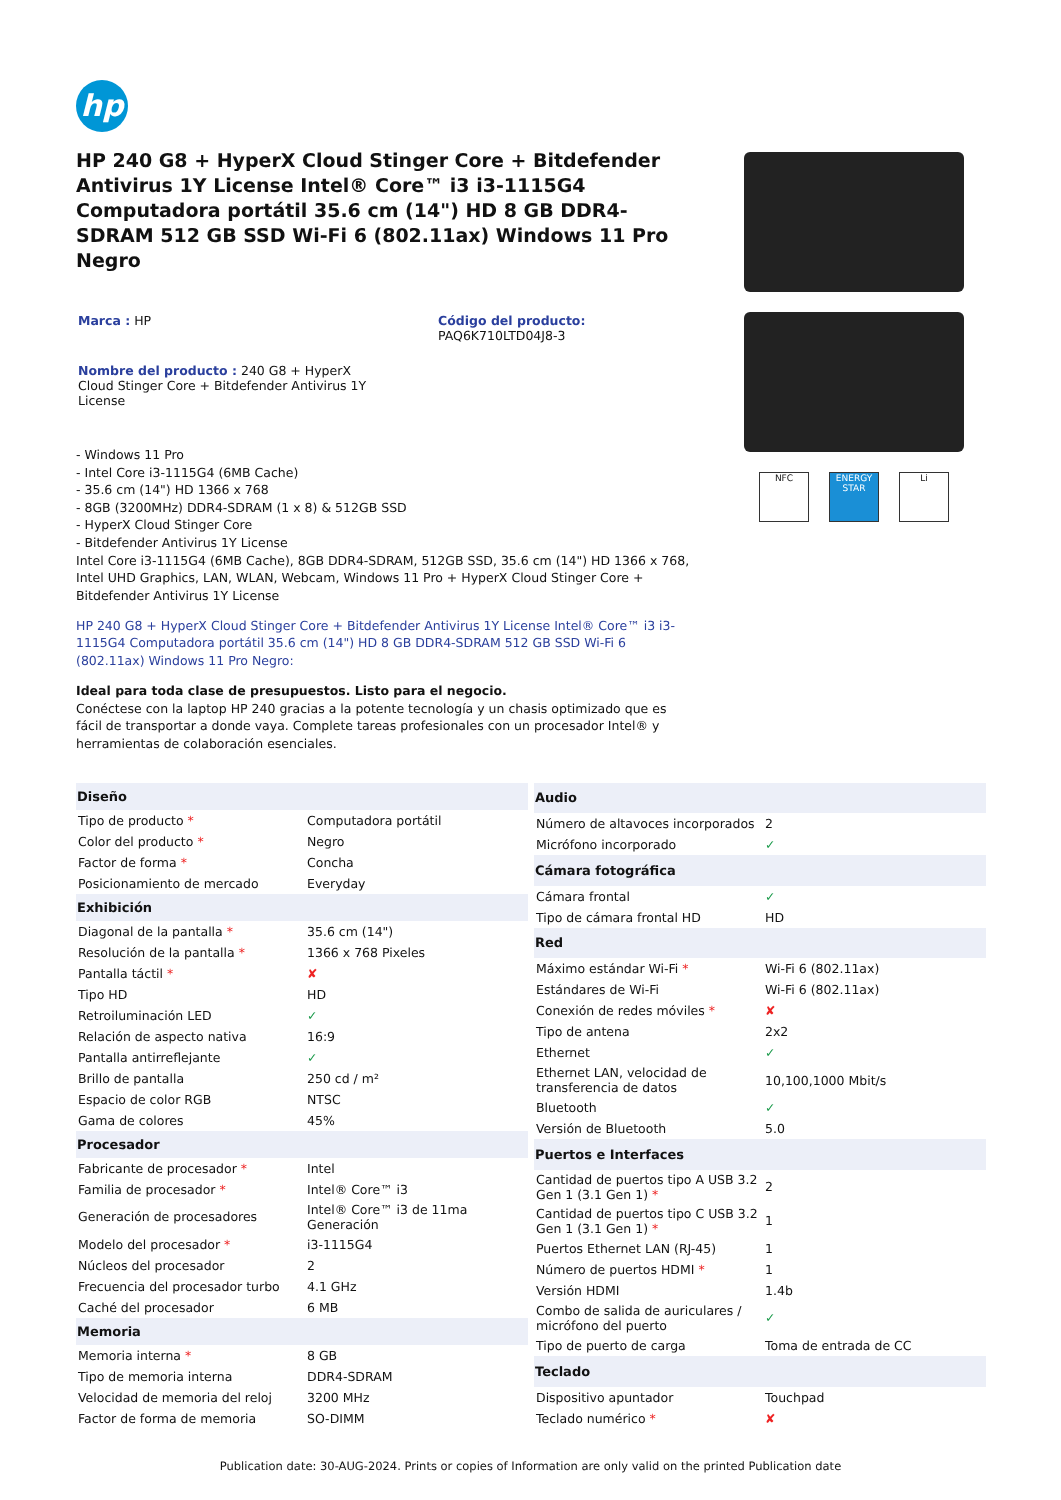hp
HP 240 G8 + HyperX Cloud Stinger Core + Bitdefender Antivirus 1Y License Intel® Core™ i3 i3-1115G4 Computadora portátil 35.6 cm (14") HD 8 GB DDR4-SDRAM 512 GB SSD Wi-Fi 6 (802.11ax) Windows 11 Pro Negro
Marca : HP Código del producto:
PAQ6K710LTD04J8-3
Nombre del producto : 240 G8 + HyperX Cloud Stinger Core + Bitdefender Antivirus 1Y License
- Windows 11 Pro
- Intel Core i3-1115G4 (6MB Cache)
- 35.6 cm (14") HD 1366 x 768
- 8GB (3200MHz) DDR4-SDRAM (1 x 8) & 512GB SSD
- HyperX Cloud Stinger Core
- Bitdefender Antivirus 1Y License
Intel Core i3-1115G4 (6MB Cache), 8GB DDR4-SDRAM, 512GB SSD, 35.6 cm (14") HD 1366 x 768, Intel UHD Graphics, LAN, WLAN, Webcam, Windows 11 Pro + HyperX Cloud Stinger Core + Bitdefender Antivirus 1Y License
HP 240 G8 + HyperX Cloud Stinger Core + Bitdefender Antivirus 1Y License Intel® Core™ i3 i3-1115G4 Computadora portátil 35.6 cm (14") HD 8 GB DDR4-SDRAM 512 GB SSD Wi-Fi 6 (802.11ax) Windows 11 Pro Negro:
Ideal para toda clase de presupuestos. Listo para el negocio.
Conéctese con la laptop HP 240 gracias a la potente tecnología y un chasis optimizado que es fácil de transportar a donde vaya. Complete tareas profesionales con un procesador Intel® y herramientas de colaboración esenciales.
NFC ENERGY STAR
Li
| Diseño | |
| --- | --- |
| Tipo de producto * | Computadora portátil |
| Color del producto * | Negro |
| Factor de forma * | Concha |
| Posicionamiento de mercado | Everyday |
| Exhibición | |
| Diagonal de la pantalla * | 35.6 cm (14") |
| Resolución de la pantalla * | 1366 x 768 Pixeles |
| Pantalla táctil * | ✘ |
| Tipo HD | HD |
| Retroiluminación LED | ✓ |
| Relación de aspecto nativa | 16:9 |
| Pantalla antirreflejante | ✓ |
| Brillo de pantalla | 250 cd / m² |
| Espacio de color RGB | NTSC |
| Gama de colores | 45% |
| Procesador | |
| Fabricante de procesador * | Intel |
| Familia de procesador * | Intel® Core™ i3 |
| Generación de procesadores | Intel® Core™ i3 de 11ma Generación |
| Modelo del procesador * | i3-1115G4 |
| Núcleos del procesador | 2 |
| Frecuencia del procesador turbo | 4.1 GHz |
| Caché del procesador | 6 MB |
| Memoria | |
| Memoria interna * | 8 GB |
| Tipo de memoria interna | DDR4-SDRAM |
| Velocidad de memoria del reloj | 3200 MHz |
| Factor de forma de memoria | SO-DIMM |
| Audio | |
| --- | --- |
| Número de altavoces incorporados | 2 |
| Micrófono incorporado | ✓ |
| Cámara fotográfica | |
| Cámara frontal | ✓ |
| Tipo de cámara frontal HD | HD |
| Red | |
| Máximo estándar Wi-Fi * | Wi-Fi 6 (802.11ax) |
| Estándares de Wi-Fi | Wi-Fi 6 (802.11ax) |
| Conexión de redes móviles * | ✘ |
| Tipo de antena | 2x2 |
| Ethernet | ✓ |
| Ethernet LAN, velocidad de transferencia de datos | 10,100,1000 Mbit/s |
| Bluetooth | ✓ |
| Versión de Bluetooth | 5.0 |
| Puertos e Interfaces | |
| Cantidad de puertos tipo A USB 3.2 Gen 1 (3.1 Gen 1) * | 2 |
| Cantidad de puertos tipo C USB 3.2 Gen 1 (3.1 Gen 1) * | 1 |
| Puertos Ethernet LAN (RJ-45) | 1 |
| Número de puertos HDMI * | 1 |
| Versión HDMI | 1.4b |
| Combo de salida de auriculares / micrófono del puerto | ✓ |
| Tipo de puerto de carga | Toma de entrada de CC |
| Teclado | |
| Dispositivo apuntador | Touchpad |
| Teclado numérico * | ✘ |
Publication date: 30-AUG-2024. Prints or copies of Information are only valid on the printed Publication date